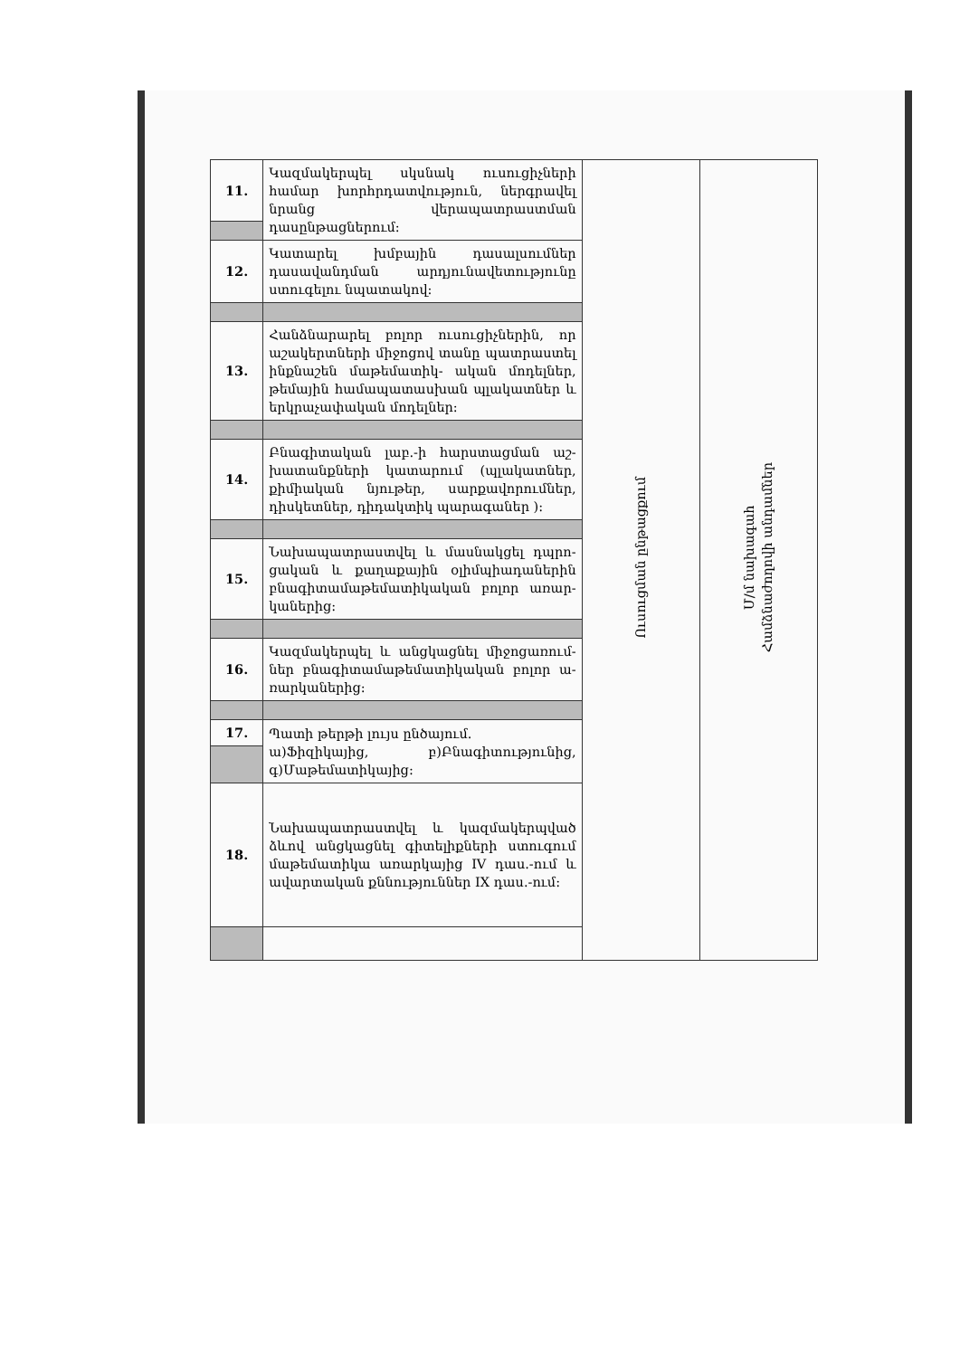| 11. | Կազմակերպել սկսնակ ուսուցիչների համար խորհրդատվություն, ներգրավել նրանց վերապատրաստման դասընթացներում: | Ուսուցման ընթացքում | Մ/մ նախագահ Համձնաժողովի անդամներ |
| 12. | Կատարել խմբային դասալսումներ դասավանդման արդյունավետությունը ստուգելու նպատակով: | | |
| 13. | Հանձնարարել բոլոր ուսուցիչներին, որ աշակերտների միջոցով տանը պատրաստել ինքնաշեն մաթեմատիկ- ական մոդելներ, թեմային համապատասխան պլակատներ և երկրաչափական մոդելներ: | | |
| 14. | Բնագիտական լաբ.-ի հարստացման աշ- խատանքների կատարում (պլակատներ, քիմիական նյութեր, սարքավորումներ, դիսկետներ, դիդակտիկ պարագաներ ): | | |
| 15. | Նախապատրաստվել և մասնակցել դպրո- ցական և քաղաքային օլիմպիադաներին բնագիտամաթեմատիկական բոլոր առար- կաներից: | | |
| 16. | Կազմակերպել և անցկացնել միջոցառում- ներ բնագիտամաթեմատիկական բոլոր ա- ռարկաներից: | | |
| 17. | Պատի թերթի լույս ընծայում. ա)Ֆիզիկայից, բ)Բնագիտությունից, գ)Մաթեմատիկայից: | | |
| 18. | Նախապատրաստվել և կազմակերպված ձևով անցկացնել գիտելիքների ստուգում մաթեմատիկա առարկայից IV դաս.-ում և ավարտական քննություններ IX դաս.-ում: | | |